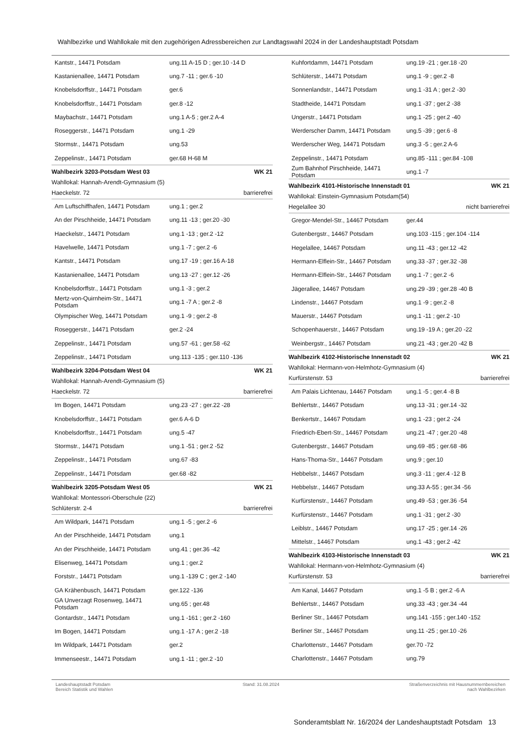Wahlbezirke und Wahllokale mit den zugehörigen Adressbereichen zur Landtagswahl 2024 in der Landeshauptstadt Potsdam
| Kantstr., 14471 Potsdam | ung.11 A-15 D ; ger.10 -14 D |
| Kastanienallee, 14471 Potsdam | ung.7 -11 ; ger.6 -10 |
| Knobelsdorffstr., 14471 Potsdam | ger.6 |
| Knobelsdorffstr., 14471 Potsdam | ger.8 -12 |
| Maybachstr., 14471 Potsdam | ung.1 A-5 ; ger.2 A-4 |
| Roseggerstr., 14471 Potsdam | ung.1 -29 |
| Stormstr., 14471 Potsdam | ung.53 |
| Zeppelinstr., 14471 Potsdam | ger.68 H-68 M |
Wahlbezirk 3203-Potsdam West 03 WK 21
Wahllokal: Hannah-Arendt-Gymnasium (5)
Haeckelstr. 72 barrierefrei
| Am Luftschiffhafen, 14471 Potsdam | ung.1 ; ger.2 |
| An der Pirschheide, 14471 Potsdam | ung.11 -13 ; ger.20 -30 |
| Haeckelstr., 14471 Potsdam | ung.1 -13 ; ger.2 -12 |
| Havelwelle, 14471 Potsdam | ung.1 -7 ; ger.2 -6 |
| Kantstr., 14471 Potsdam | ung.17 -19 ; ger.16 A-18 |
| Kastanienallee, 14471 Potsdam | ung.13 -27 ; ger.12 -26 |
| Knobelsdorffstr., 14471 Potsdam | ung.1 -3 ; ger.2 |
| Mertz-von-Quirnheim-Str., 14471 Potsdam | ung.1 -7 A ; ger.2 -8 |
| Olympischer Weg, 14471 Potsdam | ung.1 -9 ; ger.2 -8 |
| Roseggerstr., 14471 Potsdam | ger.2 -24 |
| Zeppelinstr., 14471 Potsdam | ung.57 -61 ; ger.58 -62 |
| Zeppelinstr., 14471 Potsdam | ung.113 -135 ; ger.110 -136 |
Wahlbezirk 3204-Potsdam West 04 WK 21
Wahllokal: Hannah-Arendt-Gymnasium (5)
Haeckelstr. 72 barrierefrei
| Im Bogen, 14471 Potsdam | ung.23 -27 ; ger.22 -28 |
| Knobelsdorffstr., 14471 Potsdam | ger.6 A-6 D |
| Knobelsdorffstr., 14471 Potsdam | ung.5 -47 |
| Stormstr., 14471 Potsdam | ung.1 -51 ; ger.2 -52 |
| Zeppelinstr., 14471 Potsdam | ung.67 -83 |
| Zeppelinstr., 14471 Potsdam | ger.68 -82 |
Wahlbezirk 3205-Potsdam West 05 WK 21
Wahllokal: Montessori-Oberschule (22)
Schlüterstr. 2-4 barrierefrei
| Am Wildpark, 14471 Potsdam | ung.1 -5 ; ger.2 -6 |
| An der Pirschheide, 14471 Potsdam | ung.1 |
| An der Pirschheide, 14471 Potsdam | ung.41 ; ger.36 -42 |
| Elisenweg, 14471 Potsdam | ung.1 ; ger.2 |
| Forststr., 14471 Potsdam | ung.1 -139 C ; ger.2 -140 |
| GA Krähenbusch, 14471 Potsdam | ger.122 -136 |
| GA Unverzagt Rosenweg, 14471 Potsdam | ung.65 ; ger.48 |
| Gontardstr., 14471 Potsdam | ung.1 -161 ; ger.2 -160 |
| Im Bogen, 14471 Potsdam | ung.1 -17 A ; ger.2 -18 |
| Im Wildpark, 14471 Potsdam | ger.2 |
| Immenseestr., 14471 Potsdam | ung.1 -11 ; ger.2 -10 |
| Kuhfortdamm, 14471 Potsdam | ung.19 -21 ; ger.18 -20 |
| Schlüterstr., 14471 Potsdam | ung.1 -9 ; ger.2 -8 |
| Sonnenlandstr., 14471 Potsdam | ung.1 -31 A ; ger.2 -30 |
| Stadtheide, 14471 Potsdam | ung.1 -37 ; ger.2 -38 |
| Ungerstr., 14471 Potsdam | ung.1 -25 ; ger.2 -40 |
| Werderscher Damm, 14471 Potsdam | ung.5 -39 ; ger.6 -8 |
| Werderscher Weg, 14471 Potsdam | ung.3 -5 ; ger.2 A-6 |
| Zeppelinstr., 14471 Potsdam | ung.85 -111 ; ger.84 -108 |
| Zum Bahnhof Pirschheide, 14471 Potsdam | ung.1 -7 |
Wahlbezirk 4101-Historische Innenstadt 01 WK 21
Wahllokal: Einstein-Gymnasium Potsdam(54)
Hegelallee 30 nicht barrierefrei
| Gregor-Mendel-Str., 14467 Potsdam | ger.44 |
| Gutenbergstr., 14467 Potsdam | ung.103 -115 ; ger.104 -114 |
| Hegelallee, 14467 Potsdam | ung.11 -43 ; ger.12 -42 |
| Hermann-Elflein-Str., 14467 Potsdam | ung.33 -37 ; ger.32 -38 |
| Hermann-Elflein-Str., 14467 Potsdam | ung.1 -7 ; ger.2 -6 |
| Jägerallee, 14467 Potsdam | ung.29 -39 ; ger.28 -40 B |
| Lindenstr., 14467 Potsdam | ung.1 -9 ; ger.2 -8 |
| Mauerstr., 14467 Potsdam | ung.1 -11 ; ger.2 -10 |
| Schopenhauerstr., 14467 Potsdam | ung.19 -19 A ; ger.20 -22 |
| Weinbergstr., 14467 Potsdam | ung.21 -43 ; ger.20 -42 B |
Wahlbezirk 4102-Historische Innenstadt 02 WK 21
Wahllokal: Hermann-von-Helmhotz-Gymnasium (4)
Kurfürstenstr. 53 barrierefrei
| Am Palais Lichtenau, 14467 Potsdam | ung.1 -5 ; ger.4 -8 B |
| Behlertstr., 14467 Potsdam | ung.13 -31 ; ger.14 -32 |
| Benkertstr., 14467 Potsdam | ung.1 -23 ; ger.2 -24 |
| Friedrich-Ebert-Str., 14467 Potsdam | ung.21 -47 ; ger.20 -48 |
| Gutenbergstr., 14467 Potsdam | ung.69 -85 ; ger.68 -86 |
| Hans-Thoma-Str., 14467 Potsdam | ung.9 ; ger.10 |
| Hebbelstr., 14467 Potsdam | ung.3 -11 ; ger.4 -12 B |
| Hebbelstr., 14467 Potsdam | ung.33 A-55 ; ger.34 -56 |
| Kurfürstenstr., 14467 Potsdam | ung.49 -53 ; ger.36 -54 |
| Kurfürstenstr., 14467 Potsdam | ung.1 -31 ; ger.2 -30 |
| Leiblstr., 14467 Potsdam | ung.17 -25 ; ger.14 -26 |
| Mittelstr., 14467 Potsdam | ung.1 -43 ; ger.2 -42 |
Wahlbezirk 4103-Historische Innenstadt 03 WK 21
Wahllokal: Hermann-von-Helmhotz-Gymnasium (4)
Kurfürstenstr. 53 barrierefrei
| Am Kanal, 14467 Potsdam | ung.1 -5 B ; ger.2 -6 A |
| Behlertstr., 14467 Potsdam | ung.33 -43 ; ger.34 -44 |
| Berliner Str., 14467 Potsdam | ung.141 -155 ; ger.140 -152 |
| Berliner Str., 14467 Potsdam | ung.11 -25 ; ger.10 -26 |
| Charlottenstr., 14467 Potsdam | ger.70 -72 |
| Charlottenstr., 14467 Potsdam | ung.79 |
Landeshauptstadt Potsdam
Bereich Statistik und Wahlen
Stand: 31.08.2024 Straßenverzeichnis mit Hausnummernbereichen
nach Wahlbezirken
Sonderamtsblatt Nr. 16/2024 der Landeshauptstadt Potsdam 13